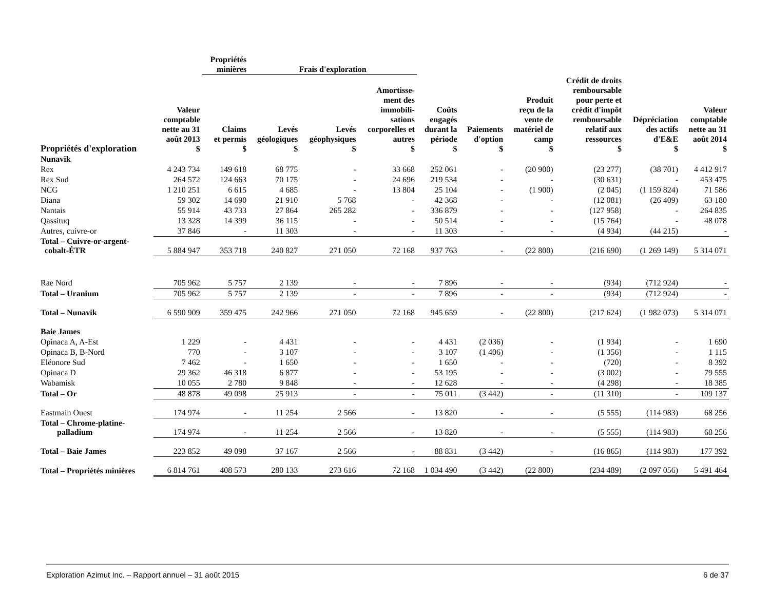| | | Propriétés minières | Frais d'exploration | | | | | | | | |
| --- | --- | --- | --- | --- | --- | --- | --- | --- | --- | --- | --- |
| Propriétés d'exploration | Valeur comptable nette au 31 août 2013 $ | Claims et permis $ | Levés géologiques $ | Levés géophysiques $ | Amortisse- ment des immobili- sations corporelles et autres $ | Coûts engagés durant la période $ | Paiements d'option $ | Produit reçu de la vente de matériel de camp $ | Crédit de droits remboursable pour perte et crédit d'impôt remboursable relatif aux ressources $ | Dépréciation des actifs d'E&E $ | Valeur comptable nette au 31 août 2014 $ |
| Nunavik | | | | | | | | | | | |
| Rex | 4 243 734 | 149 618 | 68 775 | - | 33 668 | 252 061 | - | (20 900) | (23 277) | (38 701) | 4 412 917 |
| Rex Sud | 264 572 | 124 663 | 70 175 | - | 24 696 | 219 534 | - | - | (30 631) | - | 453 475 |
| NCG | 1 210 251 | 6 615 | 4 685 | - | 13 804 | 25 104 | - | (1 900) | (2 045) | (1 159 824) | 71 586 |
| Diana | 59 302 | 14 690 | 21 910 | 5 768 | - | 42 368 | - | - | (12 081) | (26 409) | 63 180 |
| Nantais | 55 914 | 43 733 | 27 864 | 265 282 | - | 336 879 | - | - | (127 958) | - | 264 835 |
| Qassituq | 13 328 | 14 399 | 36 115 | - | - | 50 514 | - | - | (15 764) | - | 48 078 |
| Autres, cuivre-or | 37 846 | - | 11 303 | - | - | 11 303 | - | - | (4 934) | (44 215) | - |
| Total – Cuivre-or-argent- cobalt-ÉTR | 5 884 947 | 353 718 | 240 827 | 271 050 | 72 168 | 937 763 | - | (22 800) | (216 690) | (1 269 149) | 5 314 071 |
| Rae Nord | 705 962 | 5 757 | 2 139 | - | - | 7 896 | - | - | (934) | (712 924) | - |
| Total – Uranium | 705 962 | 5 757 | 2 139 | - | - | 7 896 | - | - | (934) | (712 924) | - |
| Total – Nunavik | 6 590 909 | 359 475 | 242 966 | 271 050 | 72 168 | 945 659 | - | (22 800) | (217 624) | (1 982 073) | 5 314 071 |
| Baie James | | | | | | | | | | | |
| Opinaca A, A-Est | 1 229 | - | 4 431 | - | - | 4 431 | (2 036) | - | (1 934) | - | 1 690 |
| Opinaca B, B-Nord | 770 | - | 3 107 | - | - | 3 107 | (1 406) | - | (1 356) | - | 1 115 |
| Eléonore Sud | 7 462 | - | 1 650 | - | - | 1 650 | - | - | (720) | - | 8 392 |
| Opinaca D | 29 362 | 46 318 | 6 877 | - | - | 53 195 | - | - | (3 002) | - | 79 555 |
| Wabamisk | 10 055 | 2 780 | 9 848 | - | - | 12 628 | - | - | (4 298) | - | 18 385 |
| Total – Or | 48 878 | 49 098 | 25 913 | - | - | 75 011 | (3 442) | - | (11 310) | - | 109 137 |
| Eastmain Ouest | 174 974 | - | 11 254 | 2 566 | - | 13 820 | - | - | (5 555) | (114 983) | 68 256 |
| Total – Chrome-platine- palladium | 174 974 | - | 11 254 | 2 566 | - | 13 820 | - | - | (5 555) | (114 983) | 68 256 |
| Total – Baie James | 223 852 | 49 098 | 37 167 | 2 566 | - | 88 831 | (3 442) | - | (16 865) | (114 983) | 177 392 |
| Total – Propriétés minières | 6 814 761 | 408 573 | 280 133 | 273 616 | 72 168 | 1 034 490 | (3 442) | (22 800) | (234 489) | (2 097 056) | 5 491 464 |
Exploration Azimut Inc. – Rapport annuel – 31 août 2015 6 de 37